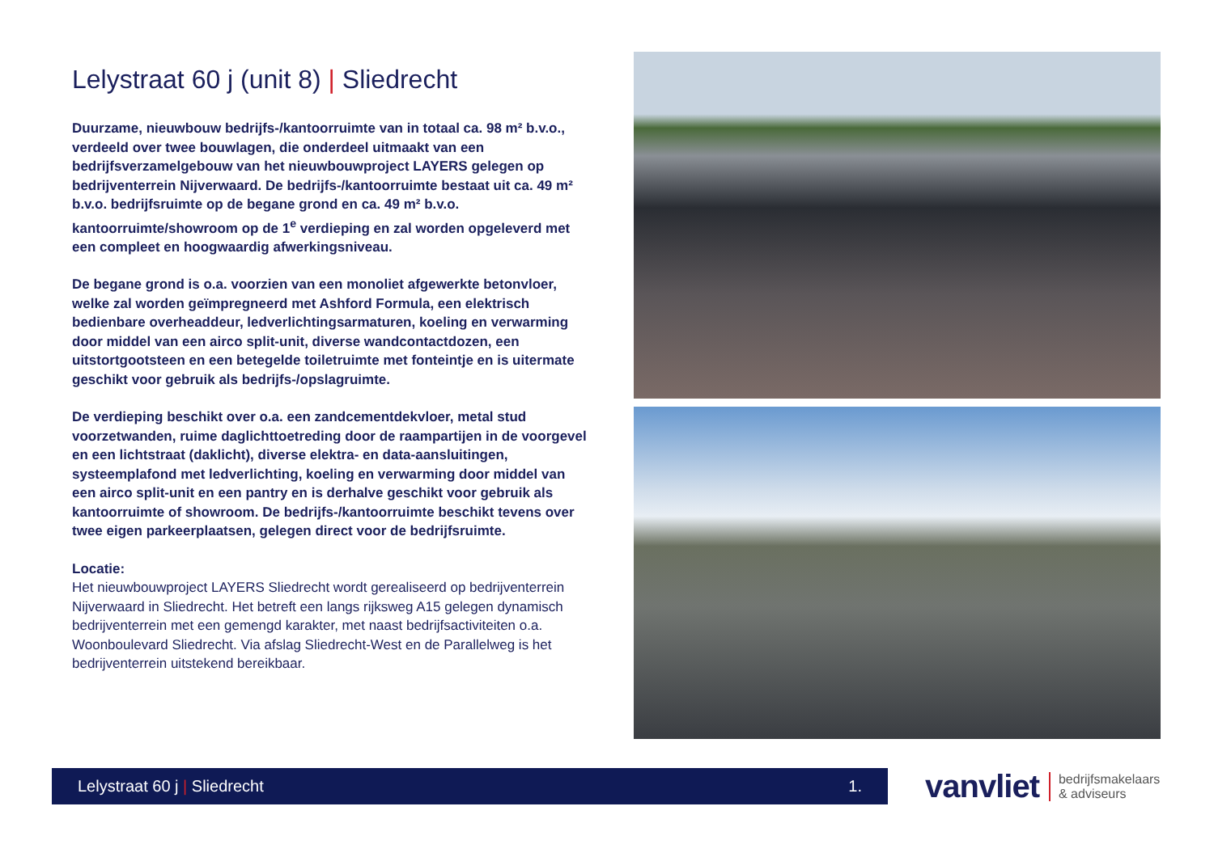Lelystraat 60 j (unit 8) | Sliedrecht
Duurzame, nieuwbouw bedrijfs-/kantoorruimte van in totaal ca. 98 m² b.v.o., verdeeld over twee bouwlagen, die onderdeel uitmaakt van een bedrijfsverzamelgebouw van het nieuwbouwproject LAYERS gelegen op bedrijventerrein Nijverwaard. De bedrijfs-/kantoorruimte bestaat uit ca. 49 m² b.v.o. bedrijfsruimte op de begane grond en ca. 49 m² b.v.o. kantoorruimte/showroom op de 1<sup>e</sup> verdieping en zal worden opgeleverd met een compleet en hoogwaardig afwerkingsniveau.
De begane grond is o.a. voorzien van een monoliet afgewerkte betonvloer, welke zal worden geïmpregneerd met Ashford Formula, een elektrisch bedienbare overheaddeur, ledverlichtingsarmaturen, koeling en verwarming door middel van een airco split-unit, diverse wandcontactdozen, een uitstortgootsteen en een betegelde toiletruimte met fonteintje en is uitermate geschikt voor gebruik als bedrijfs-/opslagruimte.
De verdieping beschikt over o.a. een zandcementdekvloer, metal stud voorzetwanden, ruime daglichttoetreding door de raampartijen in de voorgevel en een lichtstraat (daklicht), diverse elektra- en data-aansluitingen, systeemplafond met ledverlichting, koeling en verwarming door middel van een airco split-unit en een pantry en is derhalve geschikt voor gebruik als kantoorruimte of showroom. De bedrijfs-/kantoorruimte beschikt tevens over twee eigen parkeerplaatsen, gelegen direct voor de bedrijfsruimte.
Locatie:
Het nieuwbouwproject LAYERS Sliedrecht wordt gerealiseerd op bedrijventerrein Nijverwaard in Sliedrecht. Het betreft een langs rijksweg A15 gelegen dynamisch bedrijventerrein met een gemengd karakter, met naast bedrijfsactiviteiten o.a. Woonboulevard Sliedrecht. Via afslag Sliedrecht-West en de Parallelweg is het bedrijventerrein uitstekend bereikbaar.
Lelystraat 60 j | Sliedrecht 1.
vanvliet
bedrijfsmakelaars
& adviseurs